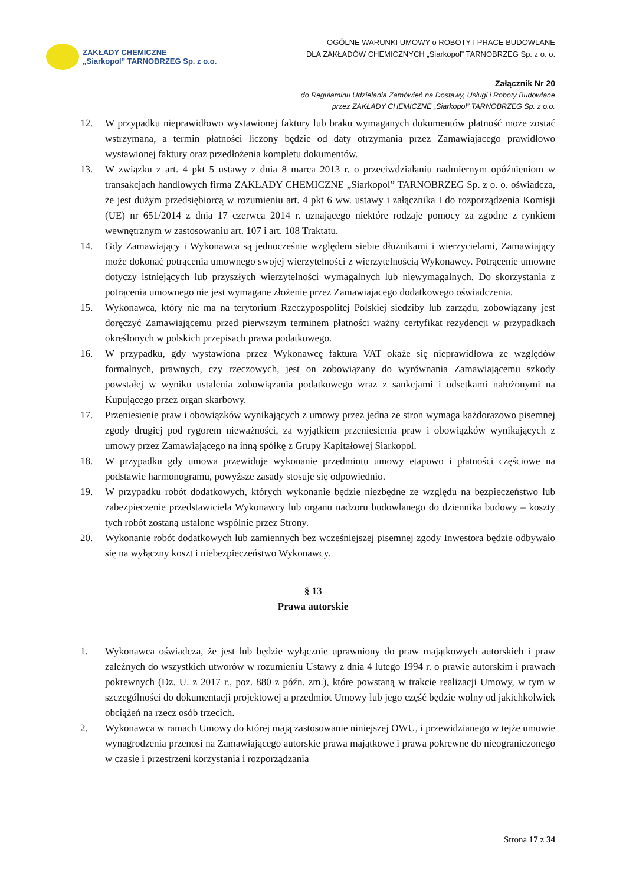ZAKŁADY CHEMICZNE
„Siarkopol” TARNOBRZEG Sp. z o.o.
OGÓLNE WARUNKI UMOWY o ROBOTY I PRACE BUDOWLANE
DLA ZAKŁADÓW CHEMICZNYCH „Siarkopol” TARNOBRZEG Sp. z o. o.
Załącznik Nr 20
do Regulaminu Udzielania Zamówień na Dostawy, Usługi i Roboty Budowlane
przez ZAKŁADY CHEMICZNE „Siarkopol” TARNOBRZEG Sp. z o.o.
12. W przypadku nieprawidłowo wystawionej faktury lub braku wymaganych dokumentów płatność może zostać wstrzymana, a termin płatności liczony będzie od daty otrzymania przez Zamawiajacego prawidłowo wystawionej faktury oraz przedłożenia kompletu dokumentów.
13. W związku z art. 4 pkt 5 ustawy z dnia 8 marca 2013 r. o przeciwdziałaniu nadmiernym opóźnieniom w transakcjach handlowych firma ZAKŁADY CHEMICZNE „Siarkopol” TARNOBRZEG Sp. z o. o. oświadcza, że jest dużym przedsiębiorcą w rozumieniu art. 4 pkt 6 ww. ustawy i załącznika I do rozporządzenia Komisji (UE) nr 651/2014 z dnia 17 czerwca 2014 r. uznającego niektóre rodzaje pomocy za zgodne z rynkiem wewnętrznym w zastosowaniu art. 107 i art. 108 Traktatu.
14. Gdy Zamawiający i Wykonawca są jednocześnie względem siebie dłużnikami i wierzycielami, Zamawiający może dokonać potrącenia umownego swojej wierzytelności z wierzytelnością Wykonawcy. Potrącenie umowne dotyczy istniejących lub przyszłych wierzytelności wymagalnych lub niewymagalnych. Do skorzystania z potrącenia umownego nie jest wymagane złożenie przez Zamawiajacego dodatkowego oświadczenia.
15. Wykonawca, który nie ma na terytorium Rzeczypospolitej Polskiej siedziby lub zarządu, zobowiązany jest doręczyć Zamawiającemu przed pierwszym terminem płatności ważny certyfikat rezydencji w przypadkach określonych w polskich przepisach prawa podatkowego.
16. W przypadku, gdy wystawiona przez Wykonawcę faktura VAT okaże się nieprawidłowa ze względów formalnych, prawnych, czy rzeczowych, jest on zobowiązany do wyrównania Zamawiającemu szkody powstałej w wyniku ustalenia zobowiązania podatkowego wraz z sankcjami i odsetkami nałożonymi na Kupującego przez organ skarbowy.
17. Przeniesienie praw i obowiązków wynikających z umowy przez jedna ze stron wymaga każdorazowo pisemnej zgody drugiej pod rygorem nieważności, za wyjątkiem przeniesienia praw i obowiązków wynikających z umowy przez Zamawiającego na inną spółkę z Grupy Kapitałowej Siarkopol.
18. W przypadku gdy umowa przewiduje wykonanie przedmiotu umowy etapowo i płatności częściowe na podstawie harmonogramu, powyższe zasady stosuje się odpowiednio.
19. W przypadku robót dodatkowych, których wykonanie będzie niezbędne ze względu na bezpieczeństwo lub zabezpieczenie przedstawiciela Wykonawcy lub organu nadzoru budowlanego do dziennika budowy – koszty tych robót zostaną ustalone wspólnie przez Strony.
20. Wykonanie robót dodatkowych lub zamiennych bez wcześniejszej pisemnej zgody Inwestora będzie odbywało się na wyłączny koszt i niebezpieczeństwo Wykonawcy.
§ 13
Prawa autorskie
1. Wykonawca oświadcza, że jest lub będzie wyłącznie uprawniony do praw majątkowych autorskich i praw zależnych do wszystkich utworów w rozumieniu Ustawy z dnia 4 lutego 1994 r. o prawie autorskim i prawach pokrewnych (Dz. U. z 2017 r., poz. 880 z późn. zm.), które powstaną w trakcie realizacji Umowy, w tym w szczególności do dokumentacji projektowej a przedmiot Umowy lub jego część będzie wolny od jakichkolwiek obciążeń na rzecz osób trzecich.
2. Wykonawca w ramach Umowy do której mają zastosowanie niniejszej OWU, i przewidzianego w tejże umowie wynagrodzenia przenosi na Zamawiającego autorskie prawa majątkowe i prawa pokrewne do nieograniczonego w czasie i przestrzeni korzystania i rozporządzania
Strona 17 z 34